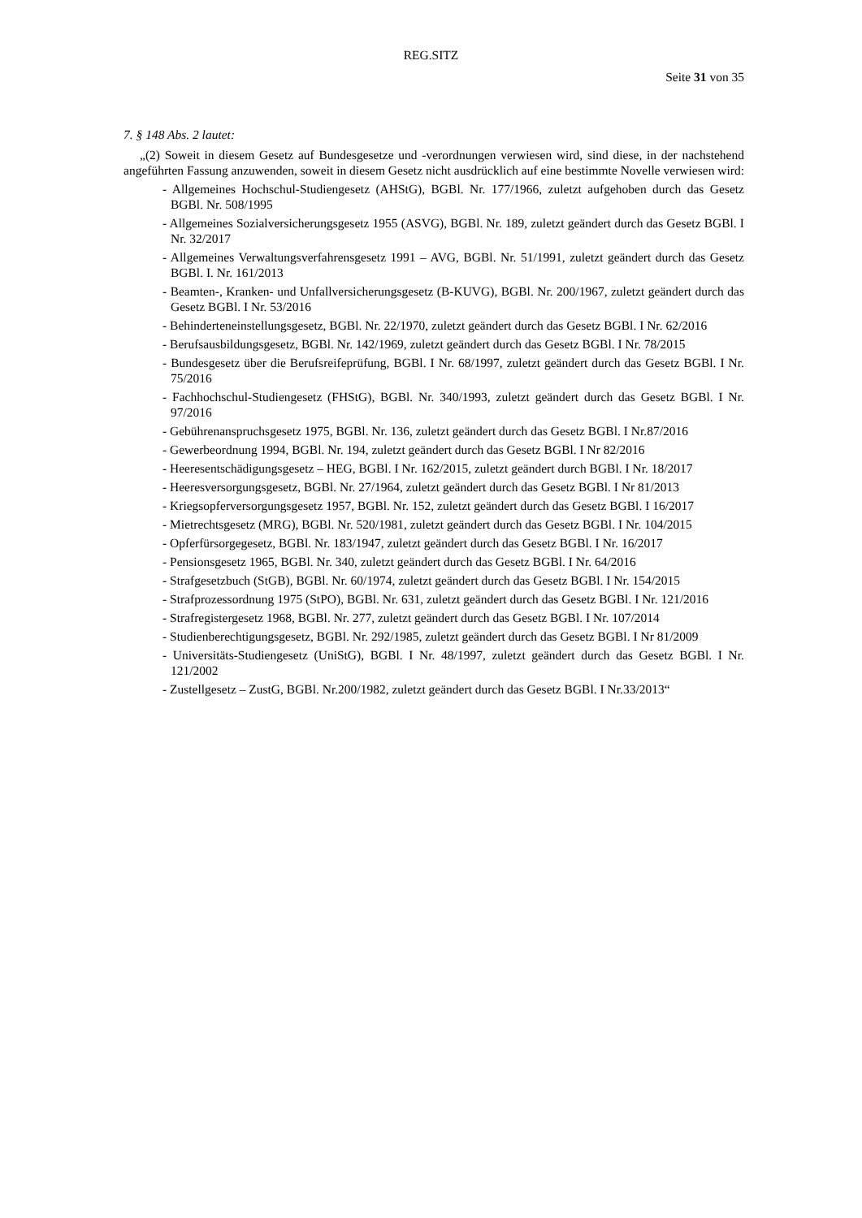REG.SITZ
Seite 31 von 35
7. § 148 Abs. 2 lautet:
„(2) Soweit in diesem Gesetz auf Bundesgesetze und -verordnungen verwiesen wird, sind diese, in der nachstehend angeführten Fassung anzuwenden, soweit in diesem Gesetz nicht ausdrücklich auf eine bestimmte Novelle verwiesen wird:
- Allgemeines Hochschul-Studiengesetz (AHStG), BGBl. Nr. 177/1966, zuletzt aufgehoben durch das Gesetz BGBl. Nr. 508/1995
- Allgemeines Sozialversicherungsgesetz 1955 (ASVG), BGBl. Nr. 189, zuletzt geändert durch das Gesetz BGBl. I Nr. 32/2017
- Allgemeines Verwaltungsverfahrensgesetz 1991 – AVG, BGBl. Nr. 51/1991, zuletzt geändert durch das Gesetz BGBl. I. Nr. 161/2013
- Beamten-, Kranken- und Unfallversicherungsgesetz (B-KUVG), BGBl. Nr. 200/1967, zuletzt geändert durch das Gesetz BGBl. I Nr. 53/2016
- Behinderteneinstellungsgesetz, BGBl. Nr. 22/1970, zuletzt geändert durch das Gesetz BGBl. I Nr. 62/2016
- Berufsausbildungsgesetz, BGBl. Nr. 142/1969, zuletzt geändert durch das Gesetz BGBl. I Nr. 78/2015
- Bundesgesetz über die Berufsreifeprüfung, BGBl. I Nr. 68/1997, zuletzt geändert durch das Gesetz BGBl. I Nr. 75/2016
- Fachhochschul-Studiengesetz (FHStG), BGBl. Nr. 340/1993, zuletzt geändert durch das Gesetz BGBl. I Nr. 97/2016
- Gebührenanspruchsgesetz 1975, BGBl. Nr. 136, zuletzt geändert durch das Gesetz BGBl. I Nr.87/2016
- Gewerbeordnung 1994, BGBl. Nr. 194, zuletzt geändert durch das Gesetz BGBl. I Nr 82/2016
- Heeresentschädigungsgesetz – HEG, BGBl. I Nr. 162/2015, zuletzt geändert durch BGBl. I Nr. 18/2017
- Heeresversorgungsgesetz, BGBl. Nr. 27/1964, zuletzt geändert durch das Gesetz BGBl. I Nr 81/2013
- Kriegsopferversorgungsgesetz 1957, BGBl. Nr. 152, zuletzt geändert durch das Gesetz BGBl. I 16/2017
- Mietrechtsgesetz (MRG), BGBl. Nr. 520/1981, zuletzt geändert durch das Gesetz BGBl. I Nr. 104/2015
- Opferfürsorgegesetz, BGBl. Nr. 183/1947, zuletzt geändert durch das Gesetz BGBl. I Nr. 16/2017
- Pensionsgesetz 1965, BGBl. Nr. 340, zuletzt geändert durch das Gesetz BGBl. I Nr. 64/2016
- Strafgesetzbuch (StGB), BGBl. Nr. 60/1974, zuletzt geändert durch das Gesetz BGBl. I Nr. 154/2015
- Strafprozessordnung 1975 (StPO), BGBl. Nr. 631, zuletzt geändert durch das Gesetz BGBl. I Nr. 121/2016
- Strafregistergesetz 1968, BGBl. Nr. 277, zuletzt geändert durch das Gesetz BGBl. I Nr. 107/2014
- Studienberechtigungsgesetz, BGBl. Nr. 292/1985, zuletzt geändert durch das Gesetz BGBl. I Nr 81/2009
- Universitäts-Studiengesetz (UniStG), BGBl. I Nr. 48/1997, zuletzt geändert durch das Gesetz BGBl. I Nr. 121/2002
- Zustellgesetz – ZustG, BGBl. Nr.200/1982, zuletzt geändert durch das Gesetz BGBl. I Nr.33/2013“